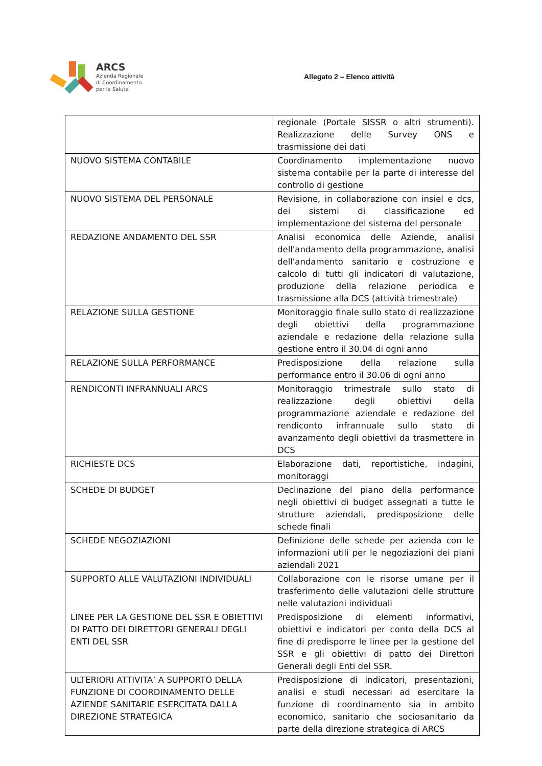ARCS
Azienda Regionale
di Coordinamento
per la Salute
Allegato 2 – Elenco attività
| | regionale (Portale SISSR o altri strumenti). Realizzazione delle Survey ONS e trasmissione dei dati |
| NUOVO SISTEMA CONTABILE | Coordinamento implementazione nuovo sistema contabile per la parte di interesse del controllo di gestione |
| NUOVO SISTEMA DEL PERSONALE | Revisione, in collaborazione con insiel e dcs, dei sistemi di classificazione ed implementazione del sistema del personale |
| REDAZIONE ANDAMENTO DEL SSR | Analisi economica delle Aziende, analisi dell'andamento della programmazione, analisi dell'andamento sanitario e costruzione e calcolo di tutti gli indicatori di valutazione, produzione della relazione periodica e trasmissione alla DCS (attività trimestrale) |
| RELAZIONE SULLA GESTIONE | Monitoraggio finale sullo stato di realizzazione degli obiettivi della programmazione aziendale e redazione della relazione sulla gestione entro il 30.04 di ogni anno |
| RELAZIONE SULLA PERFORMANCE | Predisposizione della relazione sulla performance entro il 30.06 di ogni anno |
| RENDICONTI INFRANNUALI ARCS | Monitoraggio trimestrale sullo stato di realizzazione degli obiettivi della programmazione aziendale e redazione del rendiconto infrannuale sullo stato di avanzamento degli obiettivi da trasmettere in DCS |
| RICHIESTE DCS | Elaborazione dati, reportistiche, indagini, monitoraggi |
| SCHEDE DI BUDGET | Declinazione del piano della performance negli obiettivi di budget assegnati a tutte le strutture aziendali, predisposizione delle schede finali |
| SCHEDE NEGOZIAZIONI | Definizione delle schede per azienda con le informazioni utili per le negoziazioni dei piani aziendali 2021 |
| SUPPORTO ALLE VALUTAZIONI INDIVIDUALI | Collaborazione con le risorse umane per il trasferimento delle valutazioni delle strutture nelle valutazioni individuali |
| LINEE PER LA GESTIONE DEL SSR E OBIETTIVI DI PATTO DEI DIRETTORI GENERALI DEGLI ENTI DEL SSR | Predisposizione di elementi informativi, obiettivi e indicatori per conto della DCS al fine di predisporre le linee per la gestione del SSR e gli obiettivi di patto dei Direttori Generali degli Enti del SSR. |
| ULTERIORI ATTIVITA’ A SUPPORTO DELLA FUNZIONE DI COORDINAMENTO DELLE AZIENDE SANITARIE ESERCITATA DALLA DIREZIONE STRATEGICA | Predisposizione di indicatori, presentazioni, analisi e studi necessari ad esercitare la funzione di coordinamento sia in ambito economico, sanitario che sociosanitario da parte della direzione strategica di ARCS |